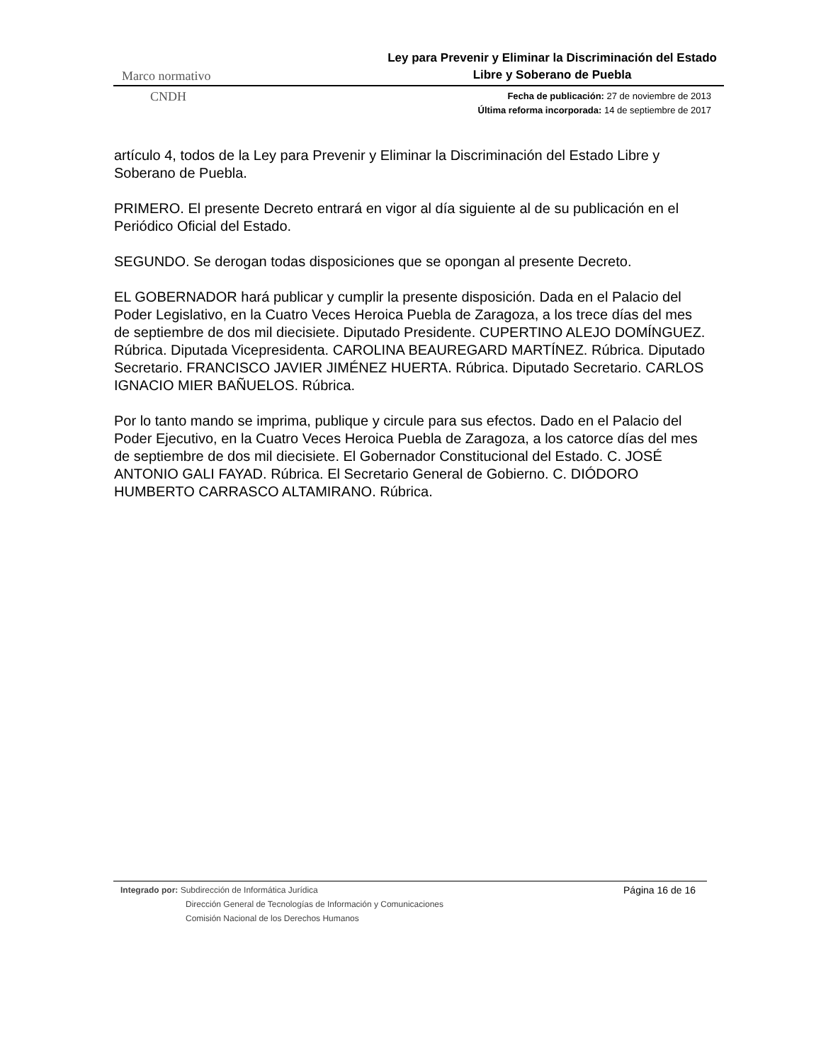Marco normativo Ley para Prevenir y Eliminar la Discriminación del Estado
Libre y Soberano de Puebla
CNDH Fecha de publicación: 27 de noviembre de 2013
Última reforma incorporada: 14 de septiembre de 2017
artículo 4, todos de la Ley para Prevenir y Eliminar la Discriminación del Estado Libre y Soberano de Puebla.
PRIMERO. El presente Decreto entrará en vigor al día siguiente al de su publicación en el Periódico Oficial del Estado.
SEGUNDO. Se derogan todas disposiciones que se opongan al presente Decreto.
EL GOBERNADOR hará publicar y cumplir la presente disposición. Dada en el Palacio del Poder Legislativo, en la Cuatro Veces Heroica Puebla de Zaragoza, a los trece días del mes de septiembre de dos mil diecisiete. Diputado Presidente. CUPERTINO ALEJO DOMÍNGUEZ. Rúbrica. Diputada Vicepresidenta. CAROLINA BEAUREGARD MARTÍNEZ. Rúbrica. Diputado Secretario. FRANCISCO JAVIER JIMÉNEZ HUERTA. Rúbrica. Diputado Secretario. CARLOS IGNACIO MIER BAÑUELOS. Rúbrica.
Por lo tanto mando se imprima, publique y circule para sus efectos. Dado en el Palacio del Poder Ejecutivo, en la Cuatro Veces Heroica Puebla de Zaragoza, a los catorce días del mes de septiembre de dos mil diecisiete. El Gobernador Constitucional del Estado. C. JOSÉ ANTONIO GALI FAYAD. Rúbrica. El Secretario General de Gobierno. C. DIÓDORO HUMBERTO CARRASCO ALTAMIRANO. Rúbrica.
Integrado por: Subdirección de Informática Jurídica
Dirección General de Tecnologías de Información y Comunicaciones
Comisión Nacional de los Derechos Humanos
Página 16 de 16